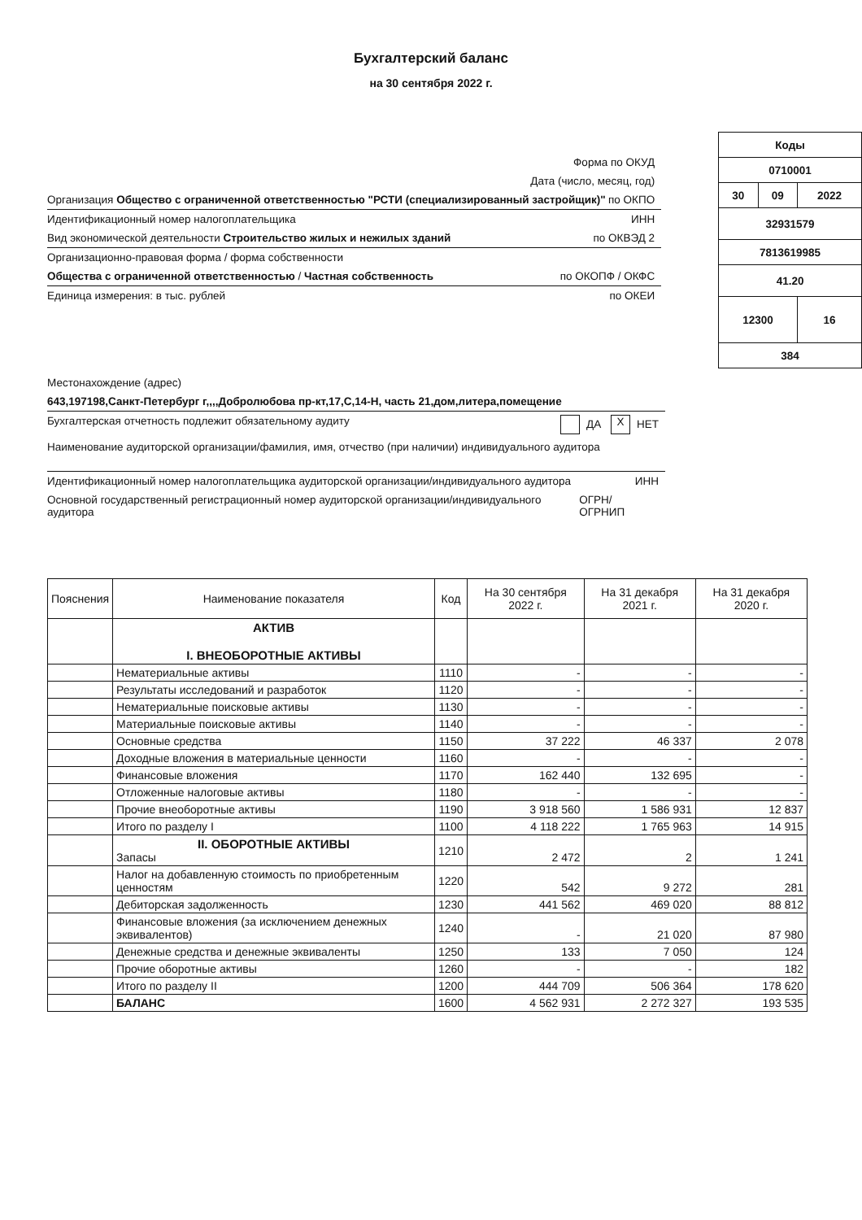Бухгалтерский баланс
на 30 сентября 2022 г.
Форма по ОКУД
Дата (число, месяц, год)
Организация Общество с ограниченной ответственностью "РСТИ (специализированный застройщик)" по ОКПО
Идентификационный номер налогоплательщика ИНН
Вид экономической деятельности Строительство жилых и нежилых зданий по ОКВЭД 2
Организационно-правовая форма / форма собственности
Общества с ограниченной ответственностью / Частная собственность по ОКОПФ / ОКФС
Единица измерения: в тыс. рублей по ОКЕИ
| Коды | | |
| 0710001 | | |
| 30 | 09 | 2022 |
| 32931579 | | |
| 7813619985 | | |
| 41.20 | | |
| 12300 | | 16 |
| 384 | | |
Местонахождение (адрес)
643,197198,Санкт-Петербург г,,,,Добролюбова пр-кт,17,С,14-Н, часть 21,дом,литера,помещение
Бухгалтерская отчетность подлежит обязательному аудиту ДА X НЕТ
Наименование аудиторской организации/фамилия, имя, отчество (при наличии) индивидуального аудитора
Идентификационный номер налогоплательщика аудиторской организации/индивидуального аудитора ИНН
Основной государственный регистрационный номер аудиторской организации/индивидуального аудитора ОГРН/ ОГРНИП
| Пояснения | Наименование показателя | Код | На 30 сентября 2022 г. | На 31 декабря 2021 г. | На 31 декабря 2020 г. |
| --- | --- | --- | --- | --- | --- |
| | АКТИВ I. ВНЕОБОРОТНЫЕ АКТИВЫ | | | | |
| | Нематериальные активы | 1110 | - | - | - |
| | Результаты исследований и разработок | 1120 | - | - | - |
| | Нематериальные поисковые активы | 1130 | - | - | - |
| | Материальные поисковые активы | 1140 | - | - | - |
| | Основные средства | 1150 | 37 222 | 46 337 | 2 078 |
| | Доходные вложения в материальные ценности | 1160 | - | - | - |
| | Финансовые вложения | 1170 | 162 440 | 132 695 | - |
| | Отложенные налоговые активы | 1180 | - | - | - |
| | Прочие внеоборотные активы | 1190 | 3 918 560 | 1 586 931 | 12 837 |
| | Итого по разделу I | 1100 | 4 118 222 | 1 765 963 | 14 915 |
| | II. ОБОРОТНЫЕ АКТИВЫ Запасы | 1210 | 2 472 | 2 | 1 241 |
| | Налог на добавленную стоимость по приобретенным ценностям | 1220 | 542 | 9 272 | 281 |
| | Дебиторская задолженность | 1230 | 441 562 | 469 020 | 88 812 |
| | Финансовые вложения (за исключением денежных эквивалентов) | 1240 | - | 21 020 | 87 980 |
| | Денежные средства и денежные эквиваленты | 1250 | 133 | 7 050 | 124 |
| | Прочие оборотные активы | 1260 | - | - | 182 |
| | Итого по разделу II | 1200 | 444 709 | 506 364 | 178 620 |
| | БАЛАНС | 1600 | 4 562 931 | 2 272 327 | 193 535 |